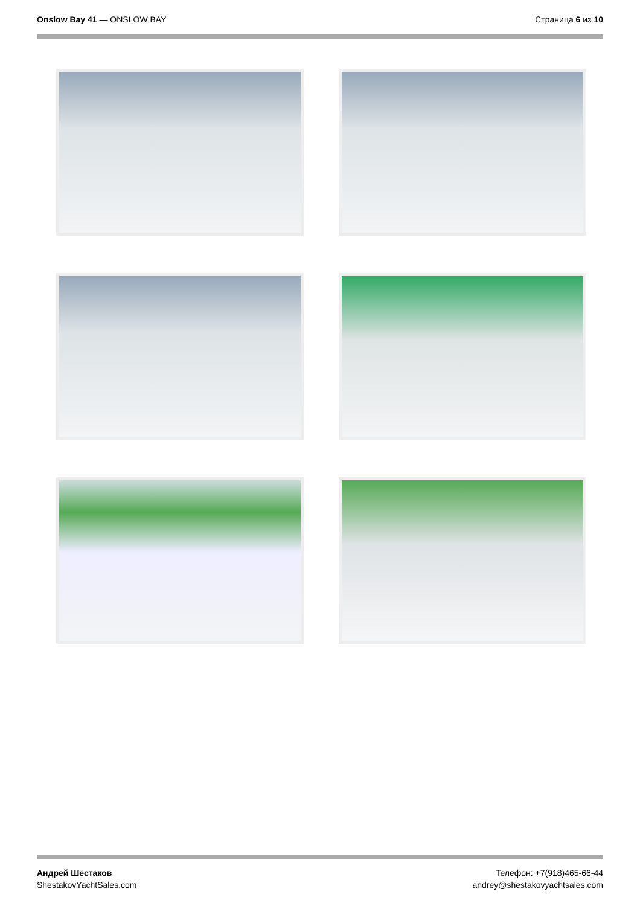Onslow Bay 41 — ONSLOW BAY Страница 6 из 10
Андрей Шестаков
ShestakovYachtSales.com
Телефон: +7(918)465-66-44
andrey@shestakovyachtsales.com